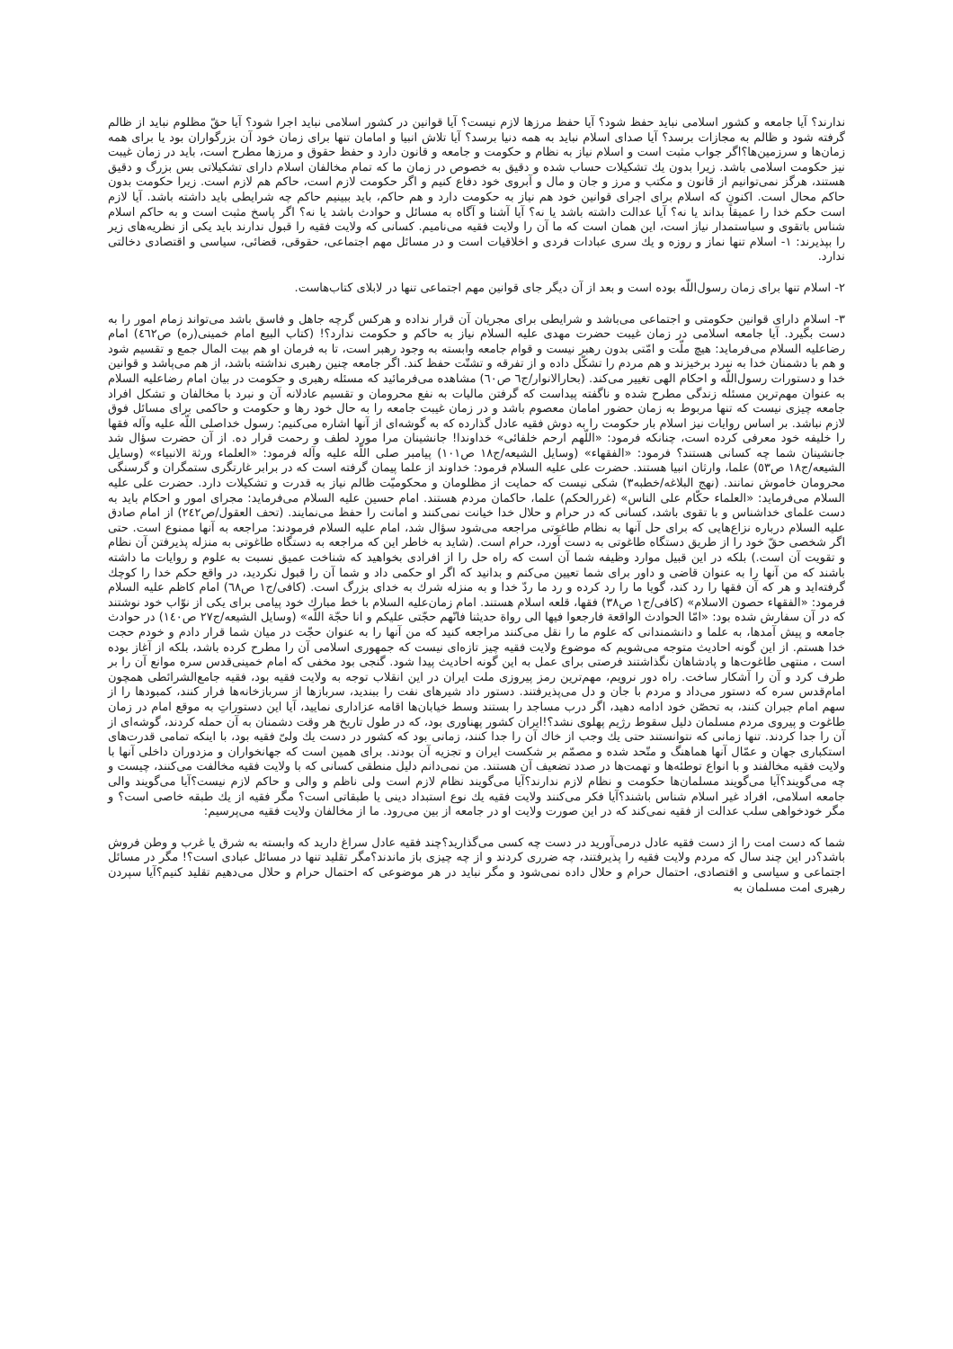ندارند؟ آیا جامعه و کشور اسلامی نباید حفظ شود؟ آیا حفظ مرزها لازم نیست؟ آیا قوانین در کشور اسلامی نباید اجرا شود؟ آیا حقّ مظلوم نباید از ظالم گرفته شود و ظالم به مجازات برسد؟ آیا صدای اسلام نباید به همه دنیا برسد؟ آیا تلاش انبیا و امامان تنها برای زمان خود آن بزرگواران بود یا برای همه زمان‌ها و سرزمین‌ها؟اگر جواب مثبت است و اسلام نیاز به نظام و حکومت و جامعه و قانون دارد و حفظ حقوق و مرزها مطرح است، باید در زمان غیبت نیز حکومت اسلامی باشد. زیرا بدون یك تشکیلات حساب شده و دقیق به خصوص در زمان ما که تمام مخالفان اسلام دارای تشکیلاتی بس بزرگ و دقیق هستند، هرگز نمی‌توانیم از قانون و مکتب و مرز و جان و مال و آبروی خود دفاع کنیم و اگر حکومت لازم است، حاکم هم لازم است. زیرا حکومت بدون حاکم محال است. اکنون که اسلام برای اجرای قوانین خود هم نیاز به حکومت دارد و هم حاکم، باید ببینیم حاکم چه شرایطی باید داشته باشد. آیا لازم است حکم خدا را عمیقاً بداند یا نه؟ آیا عدالت داشته باشد یا نه؟ آیا آشنا و آگاه به مسائل و حوادث باشد یا نه؟ اگر پاسخ مثبت است و به حاکم اسلام شناس باتقوی و سیاستمدار نیاز است، این همان است که ما آن را ولایت فقیه می‌نامیم. کسانی که ولایت فقیه را قبول ندارند باید یکی از نظریه‌های زیر را بپذیرند: ١- اسلام تنها نماز و روزه و یك سری عبادات فردی و اخلاقیات است و در مسائل مهم اجتماعی، حقوقی، قضائی، سیاسی و اقتصادی دخالتی ندارد.
٢- اسلام تنها برای زمان رسول‌اللّه بوده است و بعد از آن دیگر جای قوانین مهم اجتماعی تنها در لابلای کتاب‌هاست.
٣- اسلام دارای قوانین حکومتی و اجتماعی می‌باشد و شرایطی برای مجریان آن قرار نداده و هرکس گرچه جاهل و فاسق باشد می‌تواند زمام امور را به دست بگیرد. آیا جامعه اسلامی در زمان غیبت حضرت مهدی علیه السلام نیاز به حاکم و حکومت ندارد؟! (کتاب البیع امام خمینی(ره) ص٤٦٢) امام رضاعلیه السلام می‌فرماید: هیچ ملّت و امّتی بدون رهبر نیست و قوام جامعه وابسته به وجود رهبر است، تا به فرمان او هم بیت المال جمع و تقسیم شود و هم با دشمنان خدا به نبرد برخیزند و هم مردم را تشکّل داده و از تفرقه و تشتّت حفظ کند. اگر جامعه چنین رهبری نداشته باشد، از هم می‌پاشد و قوانین خدا و دستورات رسول‌اللّه و احکام الهی تغییر می‌کند. (بحارالانوار/ج٦ ص٦٠) مشاهده می‌فرمائید که مسئله رهبری و حکومت در بیان امام رضاعلیه السلام به عنوان مهم‌ترین مسئله زندگی مطرح شده و ناگفته پیداست که گرفتن مالیات به نفع محرومان و تقسیم عادلانه آن و نبرد با مخالفان و تشکل افراد جامعه چیزی نیست که تنها مربوط به زمان حضور امامان معصوم باشد و در زمان غیبت جامعه را به حال خود رها و حکومت و حاکمی برای مسائل فوق لازم نباشد. بر اساس روایات نیز اسلام بار حکومت را به دوش فقیه عادل گذارده که به گوشه‌ای از آنها اشاره می‌کنیم: رسول خداصلی اللّه علیه وآله فقها را خلیفه خود معرفی کرده است، چنانکه فرمود: «اللّهم ارحم خلفائی» خداوندا! جانشینان مرا مورد لطف و رحمت قرار ده. از آن حضرت سؤال شد جانشینان شما چه کسانی هستند؟ فرمود: «الفقهاء» (وسایل الشیعه/ج١٨ ص١٠١) پیامبر صلی اللّه علیه وآله فرمود: «العلماء ورثة الانبیاء» (وسایل الشیعه/ج١٨ ص٥٣) علما، وارثان انبیا هستند. حضرت علی علیه السلام فرمود: خداوند از علما پیمان گرفته است که در برابر غارتگری ستمگران و گرسنگی محرومان خاموش نمانند. (نهج البلاغه/خطبه٣) شکی نیست که حمایت از مظلومان و محکومیّت ظالم نیاز به قدرت و تشکیلات دارد. حضرت علی علیه السلام می‌فرماید: «العلماء حکّام علی الناس» (غررالحکم) علما، حاکمان مردم هستند. امام حسین علیه السلام می‌فرماید: مجرای امور و احکام باید به دست علمای خداشناس و با تقوی باشد، کسانی که در حرام و حلال خدا خیانت نمی‌کنند و امانت را حفظ می‌نمایند. (تحف العقول/ص٢٤٢) از امام صادق علیه السلام درباره نزاع‌هایی که برای حل آنها به نظام طاغوتی مراجعه می‌شود سؤال شد، امام علیه السلام فرمودند: مراجعه به آنها ممنوع است. حتی اگر شخصی حقّ خود را از طریق دستگاه طاغوتی به دست آورد، حرام است. (شاید به خاطر این که مراجعه به دستگاه طاغوتی به منزله پذیرفتن آن نظام و تقویت آن است.) بلکه در این قبیل موارد وظیفه شما آن است که راه حل را از افرادی بخواهید که شناخت عمیق نسبت به علوم و روایات ما داشته باشند که من آنها را به عنوان قاضی و داور برای شما تعیین می‌کنم و بدانید که اگر او حکمی داد و شما آن را قبول نکردید، در واقع حکم خدا را کوچك گرفته‌اید و هر که آن فقها را رد کند، گویا ما را رد کرده و رد ما ردّ خدا و به منزله شرك به خدای بزرگ است. (کافی/ج١ ص٦٨) امام کاظم علیه السلام فرمود: «الفقهاء حصون الاسلام» (کافی/ج١ ص٣٨) فقها، قلعه اسلام هستند. امام زمان‌علیه السلام با خط مبارك خود پیامی برای یکی از نوّاب خود نوشتند که در آن سفارش شده بود: «امّا الحوادث الواقعة فارجعوا فیها الی رواة حدیثنا فانّهم حجّتی علیکم و انا حجّة اللّه» (وسایل الشیعه/ج٢٧ ص١٤٠) در حوادث جامعه و پیش آمدها، به علما و دانشمندانی که علوم ما را نقل می‌کنند مراجعه کنید که من آنها را به عنوان حجّت در میان شما قرار دادم و خودم حجت خدا هستم. از این گونه احادیث متوجه می‌شویم که موضوع ولایت فقیه چیز تازه‌ای نیست که جمهوری اسلامی آن را مطرح کرده باشد، بلکه از آغاز بوده است ، منتهی طاغوت‌ها و پادشاهان نگذاشتند فرصتی برای عمل به این گونه احادیث پیدا شود. گنجی بود مخفی که امام خمینی‌قدس سره موانع آن را بر طرف کرد و آن را آشکار ساخت. راه دور نرویم، مهم‌ترین رمز پیروزی ملت ایران در این انقلاب توجه به ولایت فقیه بود، فقیه جامع‌الشرائطی همچون امام‌قدس سره که دستور می‌داد و مردم با جان و دل می‌پذیرفتند. دستور داد شیرهای نفت را ببندید، سربازها از سربازخانه‌ها فرار کنند، کمبودها را از سهم امام جبران کنند، به تحصّن خود ادامه دهید، اگر درب مساجد را بستند وسط خیابان‌ها اقامه عزاداری نمایید، آیا این دستوراتِ به موقع امام در زمان طاغوت و پیروی مردم مسلمان دلیل سقوط رژیم پهلوی نشد؟!ایران کشور پهناوری بود، که در طول تاریخ هر وقت دشمنان به آن حمله کردند، گوشه‌ای از آن را جدا کردند. تنها زمانی که نتوانستند حتی یك وجب از خاك آن را جدا کنند، زمانی بود که کشور در دست یك ولیّ فقیه بود، با اینکه تمامی قدرت‌های استکباری جهان و عمّال آنها هماهنگ و متّحد شده و مصمّم بر شکست ایران و تجزیه آن بودند. برای همین است که جهانخواران و مزدوران داخلی آنها با ولایت فقیه مخالفند و با انواع توطئه‌ها و تهمت‌ها در صدد تضعیف آن هستند. من نمی‌دانم دلیل منطقی کسانی که با ولایت فقیه مخالفت می‌کنند، چیست و چه می‌گویند؟آیا می‌گویند مسلمان‌ها حکومت و نظام لازم ندارند؟آیا می‌گویند نظام لازم است ولی ناظم و والی و حاکم لازم نیست؟آیا می‌گویند والی جامعه اسلامی، افراد غیر اسلام شناس باشند؟آیا فکر می‌کنند ولایت فقیه یك نوع استبداد دینی یا طبقاتی است؟ مگر فقیه از یك طبقه خاصی است؟ و مگر خودخواهی سلب عدالت از فقیه نمی‌کند که در این صورت ولایت او در جامعه از بین می‌رود. ما از مخالفان ولایت فقیه می‌پرسیم:
شما که دست امت را از دست فقیه عادل درمی‌آورید در دست چه کسی می‌گذارید؟چند فقیه عادل سراغ دارید که وابسته به شرق یا غرب و وطن فروش باشد؟در این چند سال که مردم ولایت فقیه را پذیرفتند، چه ضرری کردند و از چه چیزی باز ماندند؟مگر تقلید تنها در مسائل عبادی است؟! مگر در مسائل اجتماعی و سیاسی و اقتصادی، احتمال حرام و حلال داده نمی‌شود و مگر نباید در هر موضوعی که احتمال حرام و حلال می‌دهیم تقلید کنیم؟آیا سپردن رهبری امت مسلمان به